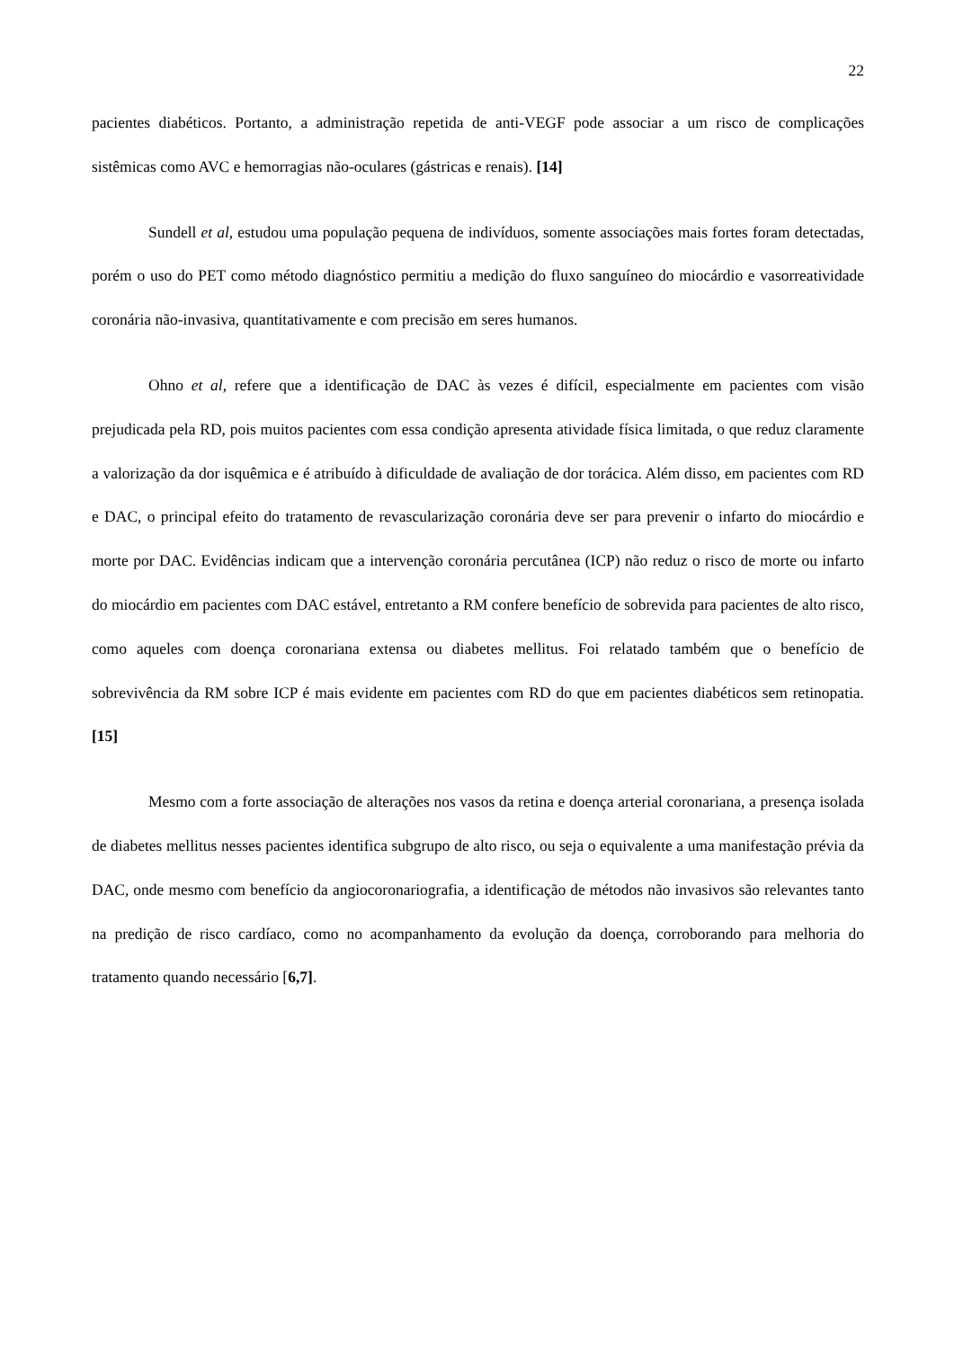22
pacientes diabéticos. Portanto, a administração repetida de anti-VEGF pode associar a um risco de complicações sistêmicas como AVC e hemorragias não-oculares (gástricas e renais). [14]
Sundell et al, estudou uma população pequena de indivíduos, somente associações mais fortes foram detectadas, porém o uso do PET como método diagnóstico permitiu a medição do fluxo sanguíneo do miocárdio e vasorreatividade coronária não-invasiva, quantitativamente e com precisão em seres humanos.
Ohno et al, refere que a identificação de DAC às vezes é difícil, especialmente em pacientes com visão prejudicada pela RD, pois muitos pacientes com essa condição apresenta atividade física limitada, o que reduz claramente a valorização da dor isquêmica e é atribuído à dificuldade de avaliação de dor torácica. Além disso, em pacientes com RD e DAC, o principal efeito do tratamento de revascularização coronária deve ser para prevenir o infarto do miocárdio e morte por DAC. Evidências indicam que a intervenção coronária percutânea (ICP) não reduz o risco de morte ou infarto do miocárdio em pacientes com DAC estável, entretanto a RM confere benefício de sobrevida para pacientes de alto risco, como aqueles com doença coronariana extensa ou diabetes mellitus. Foi relatado também que o benefício de sobrevivência da RM sobre ICP é mais evidente em pacientes com RD do que em pacientes diabéticos sem retinopatia. [15]
Mesmo com a forte associação de alterações nos vasos da retina e doença arterial coronariana, a presença isolada de diabetes mellitus nesses pacientes identifica subgrupo de alto risco, ou seja o equivalente a uma manifestação prévia da DAC, onde mesmo com benefício da angiocoronariografia, a identificação de métodos não invasivos são relevantes tanto na predição de risco cardíaco, como no acompanhamento da evolução da doença, corroborando para melhoria do tratamento quando necessário [6,7].